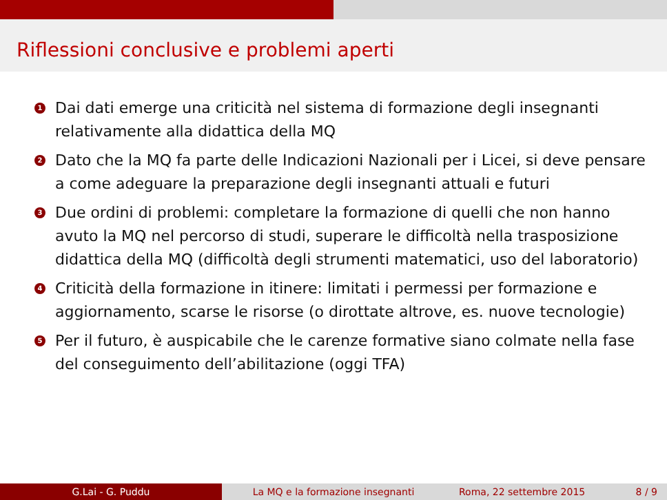Riflessioni conclusive e problemi aperti
1 Dai dati emerge una criticità nel sistema di formazione degli insegnanti relativamente alla didattica della MQ
2 Dato che la MQ fa parte delle Indicazioni Nazionali per i Licei, si deve pensare a come adeguare la preparazione degli insegnanti attuali e futuri
3 Due ordini di problemi: completare la formazione di quelli che non hanno avuto la MQ nel percorso di studi, superare le difficoltà nella trasposizione didattica della MQ (difficoltà degli strumenti matematici, uso del laboratorio)
4 Criticità della formazione in itinere: limitati i permessi per formazione e aggiornamento, scarse le risorse (o dirottate altrove, es. nuove tecnologie)
5 Per il futuro, è auspicabile che le carenze formative siano colmate nella fase del conseguimento dell’abilitazione (oggi TFA)
G.Lai - G. Puddu La MQ e la formazione insegnanti Roma, 22 settembre 2015 8 / 9